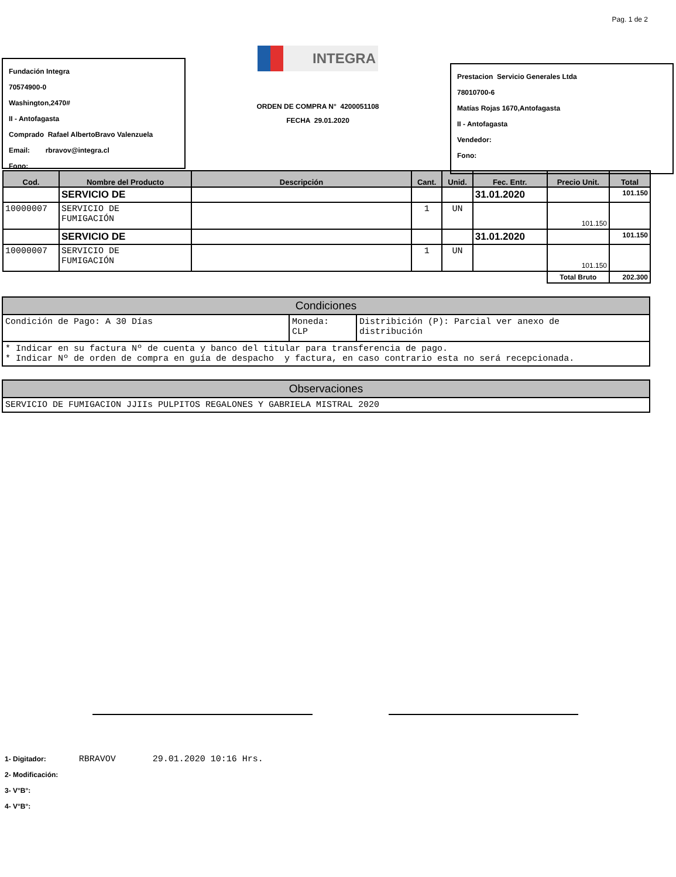Pag. 1 de 2
Fundación Integra
70574900-0
Washington,2470#
II - Antofagasta
Comprado Rafael AlbertoBravo Valenzuela
Email: rbravov@integra.cl
Fono:
INTEGRA
ORDEN DE COMPRA N° 4200051108
FECHA 29.01.2020
Prestacion Servicio Generales Ltda
78010700-6
Matías Rojas 1670,Antofagasta
II - Antofagasta
Vendedor:
Fono:
| Cod. | Nombre del Producto | Descripción | Cant. | Unid. | Fec. Entr. | Precio Unit. | Total |
| --- | --- | --- | --- | --- | --- | --- | --- |
| | SERVICIO DE | | | | 31.01.2020 | | 101.150 |
| 10000007 | SERVICIO DE FUMIGACIÓN | | 1 | UN | | 101.150 | |
| | SERVICIO DE | | | | 31.01.2020 | | 101.150 |
| 10000007 | SERVICIO DE FUMIGACIÓN | | 1 | UN | | 101.150 | |
| | | | | | | Total Bruto | 202.300 |
| Condiciones | | |
| Condición de Pago: A 30 Días | Moneda: CLP | Distribición (P): Parcial ver anexo de distribución |
| * Indicar en su factura Nº de cuenta y banco del titular para transferencia de pago. * Indicar Nº de orden de compra en guía de despacho y factura, en caso contrario esta no será recepcionada. | | |
| Observaciones |
| SERVICIO DE FUMIGACION JJIIs PULPITOS REGALONES Y GABRIELA MISTRAL 2020 |
1- Digitador: RBRAVOV 29.01.2020 10:16 Hrs.
2- Modificación:
3- V°B°:
4- V°B°: